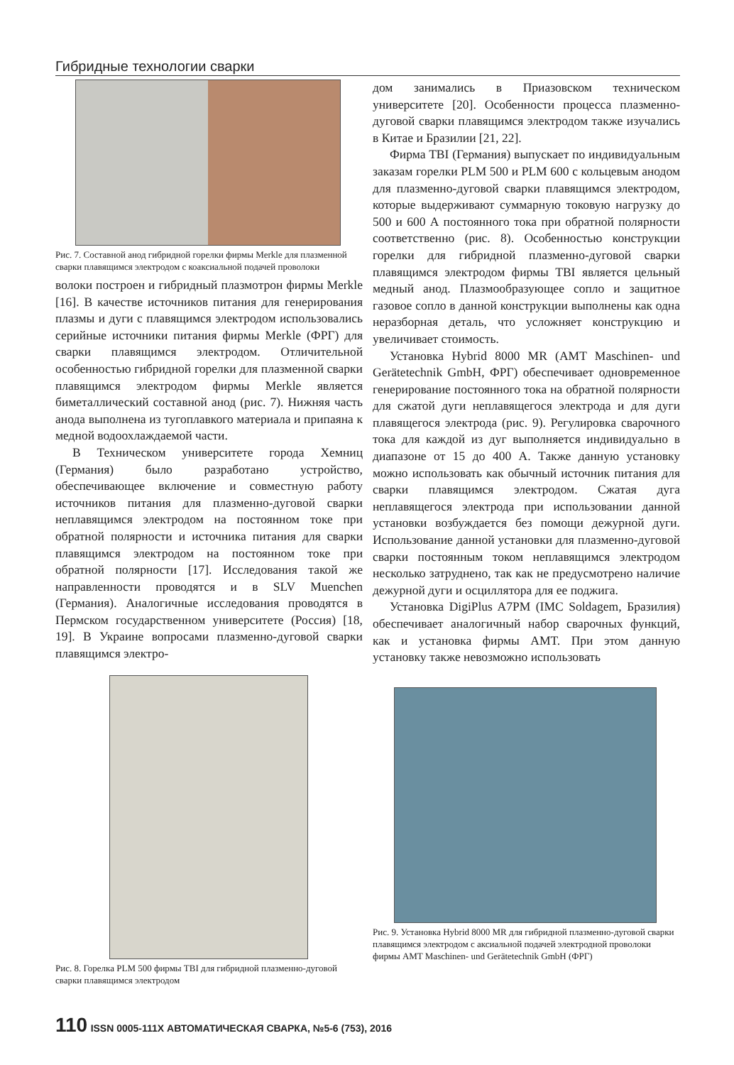Гибридные технологии сварки
Рис. 7. Составной анод гибридной горелки фирмы Merkle для плазменной сварки плавящимся электродом с коаксиальной подачей проволоки
волоки построен и гибридный плазмотрон фирмы Merkle [16]. В качестве источников питания для генерирования плазмы и дуги с плавящимся электродом использовались серийные источники питания фирмы Merkle (ФРГ) для сварки плавящимся электродом. Отличительной особенностью гибридной горелки для плазменной сварки плавящимся электродом фирмы Merkle является биметаллический составной анод (рис. 7). Нижняя часть анода выполнена из тугоплавкого материала и припаяна к медной водоохлаждаемой части.
В Техническом университете города Хемниц (Германия) было разработано устройство, обеспечивающее включение и совместную работу источников питания для плазменно-дуговой сварки неплавящимся электродом на постоянном токе при обратной полярности и источника питания для сварки плавящимся электродом на постоянном токе при обратной полярности [17]. Исследования такой же направленности проводятся и в SLV Muenchen (Германия). Аналогичные исследования проводятся в Пермском государственном университете (Россия) [18, 19]. В Украине вопросами плазменно-дуговой сварки плавящимся электро-
Рис. 8. Горелка PLM 500 фирмы TBI для гибридной плазменно-дуговой сварки плавящимся электродом
дом занимались в Приазовском техническом университете [20]. Особенности процесса плазменно-дуговой сварки плавящимся электродом также изучались в Китае и Бразилии [21, 22].
Фирма TBI (Германия) выпускает по индивидуальным заказам горелки PLM 500 и PLM 600 с кольцевым анодом для плазменно-дуговой сварки плавящимся электродом, которые выдерживают суммарную токовую нагрузку до 500 и 600 А постоянного тока при обратной полярности соответственно (рис. 8). Особенностью конструкции горелки для гибридной плазменно-дуговой сварки плавящимся электродом фирмы TBI является цельный медный анод. Плазмообразующее сопло и защитное газовое сопло в данной конструкции выполнены как одна неразборная деталь, что усложняет конструкцию и увеличивает стоимость.
Установка Hybrid 8000 MR (AMT Maschinen- und Gerätetechnik GmbH, ФРГ) обеспечивает одновременное генерирование постоянного тока на обратной полярности для сжатой дуги неплавящегося электрода и для дуги плавящегося электрода (рис. 9). Регулировка сварочного тока для каждой из дуг выполняется индивидуально в диапазоне от 15 до 400 А. Также данную установку можно использовать как обычный источник питания для сварки плавящимся электродом. Сжатая дуга неплавящегося электрода при использовании данной установки возбуждается без помощи дежурной дуги. Использование данной установки для плазменно-дуговой сварки постоянным током неплавящимся электродом несколько затруднено, так как не предусмотрено наличие дежурной дуги и осциллятора для ее поджига.
Установка DigiPlus A7PM (IMC Soldagem, Бразилия) обеспечивает аналогичный набор сварочных функций, как и установка фирмы AMT. При этом данную установку также невозможно использовать
Рис. 9. Установка Hybrid 8000 MR для гибридной плазменно-дуговой сварки плавящимся электродом с аксиальной подачей электродной проволоки фирмы AMT Maschinen- und Gerätetechnik GmbH (ФРГ)
110 ISSN 0005-111X АВТОМАТИЧЕСКАЯ СВАРКА, №5-6 (753), 2016